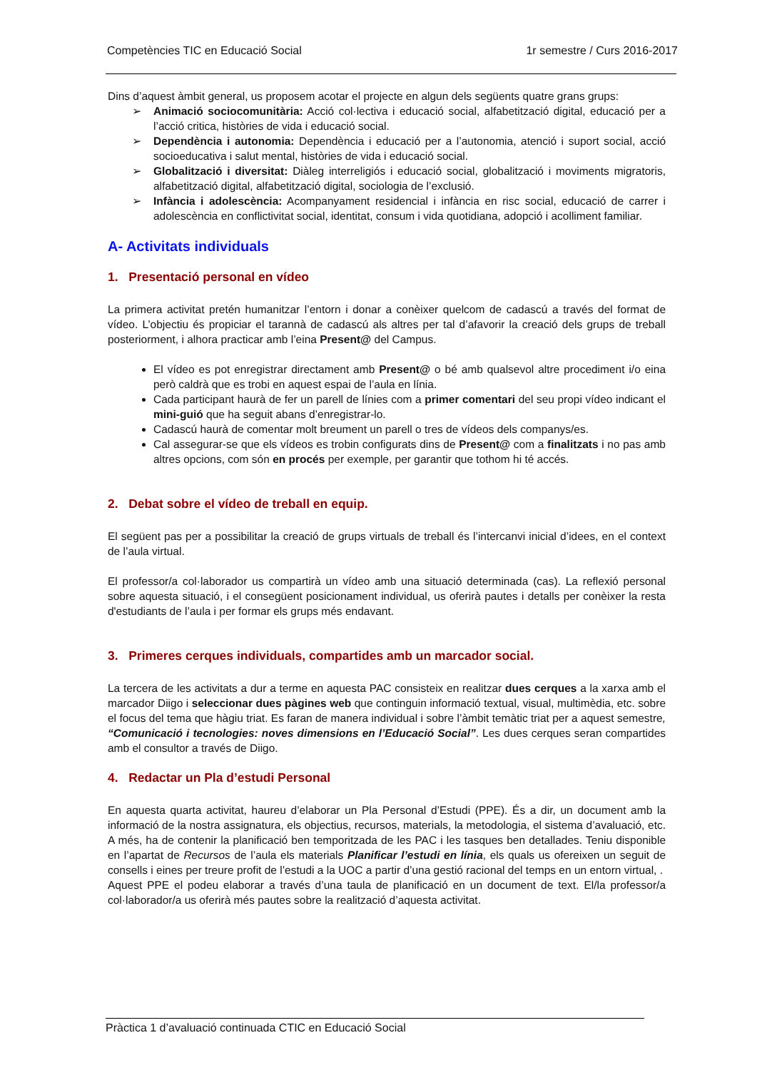Competències TIC en Educació Social 1r semestre / Curs 2016-2017
Dins d’aquest àmbit general, us proposem acotar el projecte en algun dels següents quatre grans grups:
➢ Animació sociocomunitària: Acció col·lectiva i educació social, alfabetització digital, educació per a l’acció critica, històries de vida i educació social.
➢ Dependència i autonomia: Dependència i educació per a l’autonomia, atenció i suport social, acció socioeducativa i salut mental, històries de vida i educació social.
➢ Globalització i diversitat: Diàleg interreligiós i educació social, globalització i moviments migratoris, alfabetització digital, alfabetització digital, sociologia de l’exclusió.
➢ Infància i adolescència: Acompanyament residencial i infància en risc social, educació de carrer i adolescència en conflictivitat social, identitat, consum i vida quotidiana, adopció i acolliment familiar.
A- Activitats individuals
1. Presentació personal en vídeo
La primera activitat pretén humanitzar l’entorn i donar a conèixer quelcom de cadascú a través del format de vídeo. L’objectiu és propiciar el tarannà de cadascú als altres per tal d’afavorir la creació dels grups de treball posteriorment, i alhora practicar amb l’eina Present@ del Campus.
El vídeo es pot enregistrar directament amb Present@ o bé amb qualsevol altre procediment i/o eina però caldrà que es trobi en aquest espai de l’aula en línia.
Cada participant haurà de fer un parell de línies com a primer comentari del seu propi vídeo indicant el mini-guió que ha seguit abans d’enregistrar-lo.
Cadascú haurà de comentar molt breument un parell o tres de vídeos dels companys/es.
Cal assegurar-se que els vídeos es trobin configurats dins de Present@ com a finalitzats i no pas amb altres opcions, com són en procés per exemple, per garantir que tothom hi té accés.
2. Debat sobre el vídeo de treball en equip.
El següent pas per a possibilitar la creació de grups virtuals de treball és l’intercanvi inicial d’idees, en el context de l’aula virtual.
El professor/a col·laborador us compartirà un vídeo amb una situació determinada (cas). La reflexió personal sobre aquesta situació, i el consegüent posicionament individual, us oferirà pautes i detalls per conèixer la resta d'estudiants de l’aula i per formar els grups més endavant.
3. Primeres cerques individuals, compartides amb un marcador social.
La tercera de les activitats a dur a terme en aquesta PAC consisteix en realitzar dues cerques a la xarxa amb el marcador Diigo i seleccionar dues pàgines web que continguin informació textual, visual, multimèdia, etc. sobre el focus del tema que hàgiu triat. Es faran de manera individual i sobre l’àmbit temàtic triat per a aquest semestre, “Comunicació i tecnologies: noves dimensions en l’Educació Social”. Les dues cerques seran compartides amb el consultor a través de Diigo.
4. Redactar un Pla d’estudi Personal
En aquesta quarta activitat, haureu d’elaborar un Pla Personal d’Estudi (PPE). És a dir, un document amb la informació de la nostra assignatura, els objectius, recursos, materials, la metodologia, el sistema d’avaluació, etc. A més, ha de contenir la planificació ben temporitzada de les PAC i les tasques ben detallades. Teniu disponible en l’apartat de Recursos de l’aula els materials Planificar l’estudi en línia, els quals us ofereixen un seguit de consells i eines per treure profit de l’estudi a la UOC a partir d’una gestió racional del temps en un entorn virtual, .
Aquest PPE el podeu elaborar a través d’una taula de planificació en un document de text. El/la professor/a col·laborador/a us oferirà més pautes sobre la realització d’aquesta activitat.
Pràctica 1 d’avaluació continuada CTIC en Educació Social